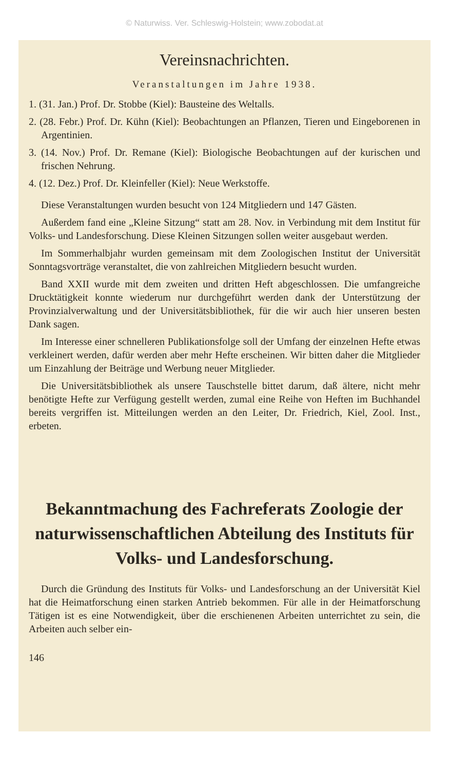© Naturwiss. Ver. Schleswig-Holstein; www.zobodat.at
Vereinsnachrichten.
Veranstaltungen im Jahre 1938.
1. (31. Jan.) Prof. Dr. Stobbe (Kiel): Bausteine des Weltalls.
2. (28. Febr.) Prof. Dr. Kühn (Kiel): Beobachtungen an Pflanzen, Tieren und Eingeborenen in Argentinien.
3. (14. Nov.) Prof. Dr. Remane (Kiel): Biologische Beobachtungen auf der kurischen und frischen Nehrung.
4. (12. Dez.) Prof. Dr. Kleinfeller (Kiel): Neue Werkstoffe.
Diese Veranstaltungen wurden besucht von 124 Mitgliedern und 147 Gästen.
Außerdem fand eine „Kleine Sitzung“ statt am 28. Nov. in Verbindung mit dem Institut für Volks- und Landesforschung. Diese Kleinen Sitzungen sollen weiter ausgebaut werden.
Im Sommerhalbjahr wurden gemeinsam mit dem Zoologischen Institut der Universität Sonntagsvorträge veranstaltet, die von zahlreichen Mitgliedern besucht wurden.
Band XXII wurde mit dem zweiten und dritten Heft abgeschlossen. Die umfangreiche Drucktätigkeit konnte wiederum nur durchgeführt werden dank der Unterstützung der Provinzialverwaltung und der Universitätsbibliothek, für die wir auch hier unseren besten Dank sagen.
Im Interesse einer schnelleren Publikationsfolge soll der Umfang der einzelnen Hefte etwas verkleinert werden, dafür werden aber mehr Hefte erscheinen. Wir bitten daher die Mitglieder um Einzahlung der Beiträge und Werbung neuer Mitglieder.
Die Universitätsbibliothek als unsere Tauschstelle bittet darum, daß ältere, nicht mehr benötigte Hefte zur Verfügung gestellt werden, zumal eine Reihe von Heften im Buchhandel bereits vergriffen ist. Mitteilungen werden an den Leiter, Dr. Friedrich, Kiel, Zool. Inst., erbeten.
Bekanntmachung des Fachreferats Zoologie der naturwissenschaftlichen Abteilung des Instituts für Volks- und Landesforschung.
Durch die Gründung des Instituts für Volks- und Landesforschung an der Universität Kiel hat die Heimatforschung einen starken Antrieb bekommen. Für alle in der Heimatforschung Tätigen ist es eine Notwendigkeit, über die erschienenen Arbeiten unterrichtet zu sein, die Arbeiten auch selber ein-
146